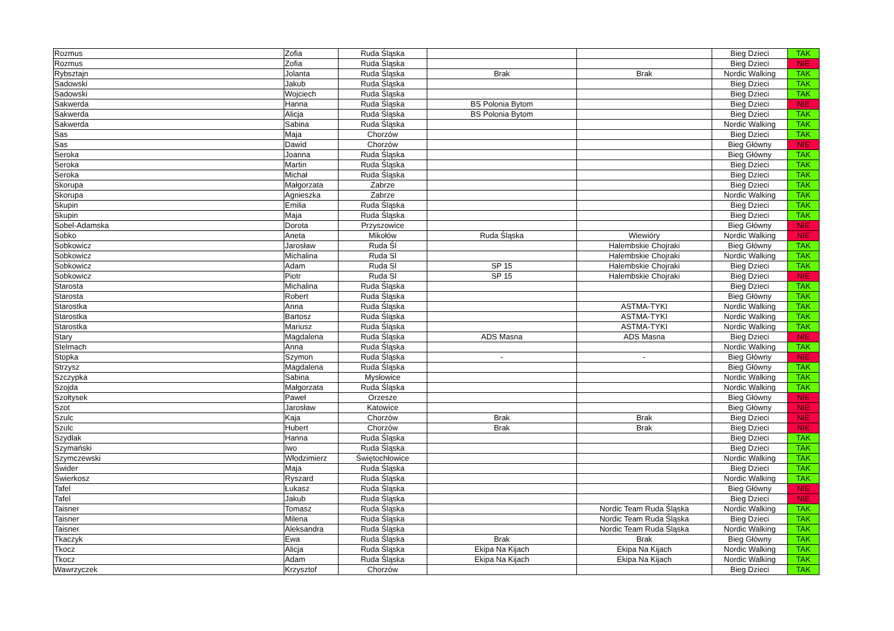| Rozmus | Zofia | Ruda Śląska | | | Bieg Dzieci | TAK |
| Rozmus | Zofia | Ruda Śląska | | | Bieg Dzieci | NIE |
| Rybsztajn | Jolanta | Ruda Śląska | Brak | Brak | Nordic Walking | TAK |
| Sadowski | Jakub | Ruda Śląska | | | Bieg Dzieci | TAK |
| Sadowski | Wojciech | Ruda Śląska | | | Bieg Dzieci | TAK |
| Sakwerda | Hanna | Ruda Śląska | BS Polonia Bytom | | Bieg Dzieci | NIE |
| Sakwerda | Alicja | Ruda Śląska | BS Polonia Bytom | | Bieg Dzieci | TAK |
| Sakwerda | Sabina | Ruda Śląska | | | Nordic Walking | TAK |
| Sas | Maja | Chorzów | | | Bieg Dzieci | TAK |
| Sas | Dawid | Chorzów | | | Bieg Główny | NIE |
| Seroka | Joanna | Ruda Śląska | | | Bieg Główny | TAK |
| Seroka | Martin | Ruda Śląska | | | Bieg Dzieci | TAK |
| Seroka | Michał | Ruda Śląska | | | Bieg Dzieci | TAK |
| Skorupa | Małgorzata | Zabrze | | | Bieg Dzieci | TAK |
| Skorupa | Agnieszka | Zabrze | | | Nordic Walking | TAK |
| Skupin | Emilia | Ruda Śląska | | | Bieg Dzieci | TAK |
| Skupin | Maja | Ruda Śląska | | | Bieg Dzieci | TAK |
| Sobel-Adamska | Dorota | Przyszowice | | | Bieg Główny | NIE |
| Sobko | Aneta | Mikołów | Ruda Śląska | Wiewióry | Nordic Walking | NIE |
| Sobkowicz | Jarosław | Ruda Śl | | Halembskie Chojraki | Bieg Główny | TAK |
| Sobkowicz | Michalina | Ruda Sl | | Halembskie Chojraki | Nordic Walking | TAK |
| Sobkowicz | Adam | Ruda Sl | SP 15 | Halembskie Chojraki | Bieg Dzieci | TAK |
| Sobkowicz | Piotr | Ruda Sl | SP 15 | Halembskie Chojraki | Bieg Dzieci | NIE |
| Starosta | Michalina | Ruda Śląska | | | Bieg Dzieci | TAK |
| Starosta | Robert | Ruda Śląska | | | Bieg Główny | TAK |
| Starostka | Anna | Ruda Śląska | | ASTMA-TYKI | Nordic Walking | TAK |
| Starostka | Bartosz | Ruda Śląska | | ASTMA-TYKI | Nordic Walking | TAK |
| Starostka | Mariusz | Ruda Śląska | | ASTMA-TYKI | Nordic Walking | TAK |
| Stary | Magdalena | Ruda Śląska | ADS Masna | ADS Masna | Bieg Dzieci | NIE |
| Stelmach | Anna | Ruda Śląska | | | Nordic Walking | TAK |
| Stopka | Szymon | Ruda Śląska | - | - | Bieg Główny | NIE |
| Strzysz | Magdalena | Ruda Śląska | | | Bieg Główny | TAK |
| Szczypka | Sabina | Mysłowice | | | Nordic Walking | TAK |
| Szojda | Małgorzata | Ruda Śląska | | | Nordic Walking | TAK |
| Szołtysek | Paweł | Orzesze | | | Bieg Główny | NIE |
| Szot | Jarosław | Katowice | | | Bieg Główny | NIE |
| Szulc | Kaja | Chorzów | Brak | Brak | Bieg Dzieci | NIE |
| Szulc | Hubert | Chorzów | Brak | Brak | Bieg Dzieci | NIE |
| Szydlak | Hanna | Ruda Śląska | | | Bieg Dzieci | TAK |
| Szymański | Iwo | Ruda Śląska | | | Bieg Dzieci | TAK |
| Szymczewski | Włodzimierz | Świętochłowice | | | Nordic Walking | TAK |
| Świder | Maja | Ruda Śląska | | | Bieg Dzieci | TAK |
| Świerkosz | Ryszard | Ruda Śląska | | | Nordic Walking | TAK |
| Tafel | Łukasz | Ruda Śląska | | | Bieg Główny | NIE |
| Tafel | Jakub | Ruda Śląska | | | Bieg Dzieci | NIE |
| Taisner | Tomasz | Ruda Śląska | | Nordic Team Ruda Śląska | Nordic Walking | TAK |
| Taisner | Milena | Ruda Śląska | | Nordic Team Ruda Śląska | Bieg Dzieci | TAK |
| Taisner | Aleksandra | Ruda Śląska | | Nordic Team Ruda Śląska | Nordic Walking | TAK |
| Tkaczyk | Ewa | Ruda Śląska | Brak | Brak | Bieg Główny | TAK |
| Tkocz | Alicja | Ruda Śląska | Ekipa Na Kijach | Ekipa Na Kijach | Nordic Walking | TAK |
| Tkocz | Adam | Ruda Śląska | Ekipa Na Kijach | Ekipa Na Kijach | Nordic Walking | TAK |
| Wawrzyczek | Krzysztof | Chorzów | | | Bieg Dzieci | TAK |